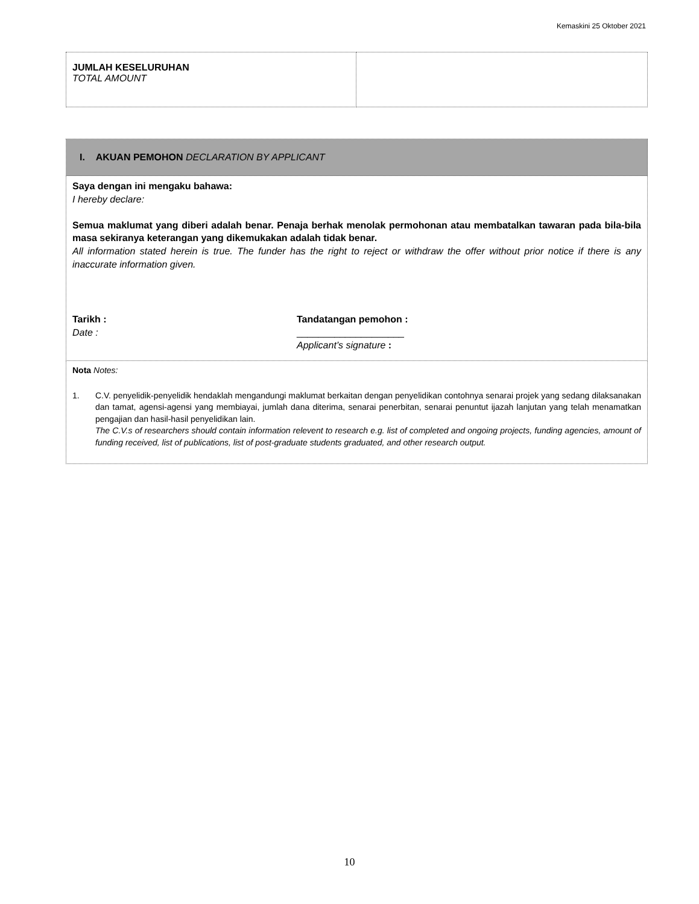Kemaskini 25 Oktober 2021
| JUMLAH KESELURUHAN TOTAL AMOUNT | |
| I. AKUAN PEMOHON DECLARATION BY APPLICANT |
| Saya dengan ini mengaku bahawa: I hereby declare: Semua maklumat yang diberi adalah benar. Penaja berhak menolak permohonan atau membatalkan tawaran pada bila-bila masa sekiranya keterangan yang dikemukakan adalah tidak benar. All information stated herein is true. The funder has the right to reject or withdraw the offer without prior notice if there is any inaccurate information given. Tarikh : Date : Tandatangan pemohon : ____________________ Applicant’s signature : |
| Nota Notes: 1. C.V. penyelidik-penyelidik hendaklah mengandungi maklumat berkaitan dengan penyelidikan contohnya senarai projek yang sedang dilaksanakan dan tamat, agensi-agensi yang membiayai, jumlah dana diterima, senarai penerbitan, senarai penuntut ijazah lanjutan yang telah menamatkan pengajian dan hasil-hasil penyelidikan lain. The C.V.s of researchers should contain information relevent to research e.g. list of completed and ongoing projects, funding agencies, amount of funding received, list of publications, list of post-graduate students graduated, and other research output. |
10